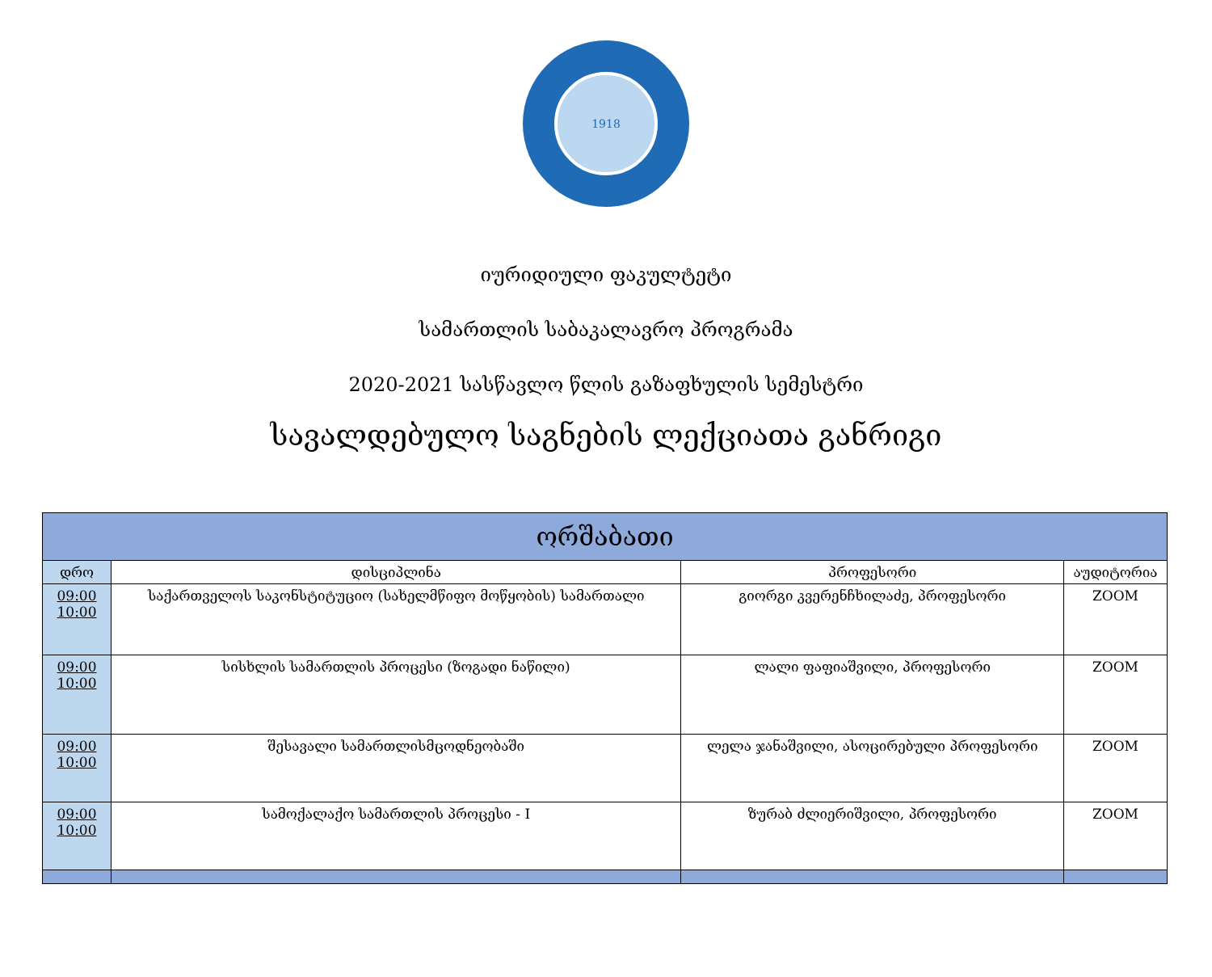1918
იურიდიული ფაკულტეტი
სამართლის საბაკალავრო პროგრამა
2020-2021 სასწავლო წლის გაზაფხულის სემესტრი
სავალდებულო საგნების ლექციათა განრიგი
| ორშაბათი | | | |
| --- | --- | --- | --- |
| დრო | დისციპლინა | პროფესორი | აუდიტორია |
| 09:00 10:00 | საქართველოს საკონსტიტუციო (სახელმწიფო მოწყობის) სამართალი | გიორგი კვერენჩხილაძე, პროფესორი | ZOOM |
| 09:00 10:00 | სისხლის სამართლის პროცესი (ზოგადი ნაწილი) | ლალი ფაფიაშვილი, პროფესორი | ZOOM |
| 09:00 10:00 | შესავალი სამართლისმცოდნეობაში | ლელა ჯანაშვილი, ასოცირებული პროფესორი | ZOOM |
| 09:00 10:00 | სამოქალაქო სამართლის პროცესი - I | ზურაბ ძლიერიშვილი, პროფესორი | ZOOM |